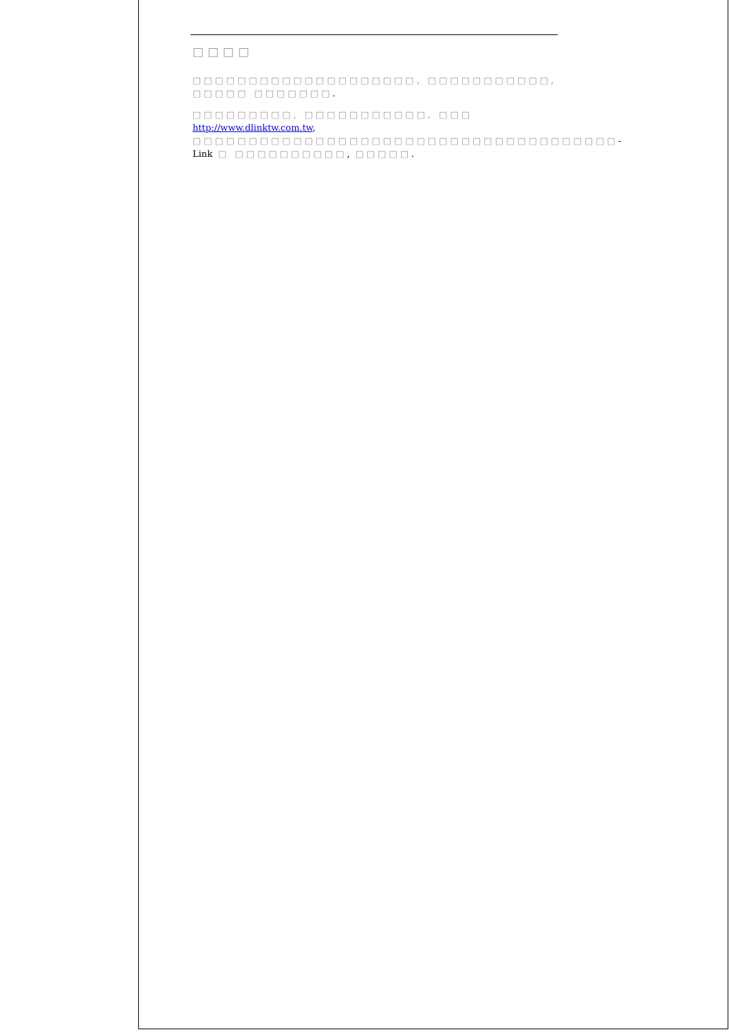□□□□
□□□□□□□□□□□□□□□□□□□□, □□□□□□□□□□□, □□□□□ □□□□□□□.
□□□□□□□□□, □□□□□□□□□□□, □□□ http://www.dlinktw.com.tw, □□□□□□□□□□□□□□□□□□□□□□□□□□□□□□□□□□□□□□-Link □ □□□□□□□□□□, □□□□□.